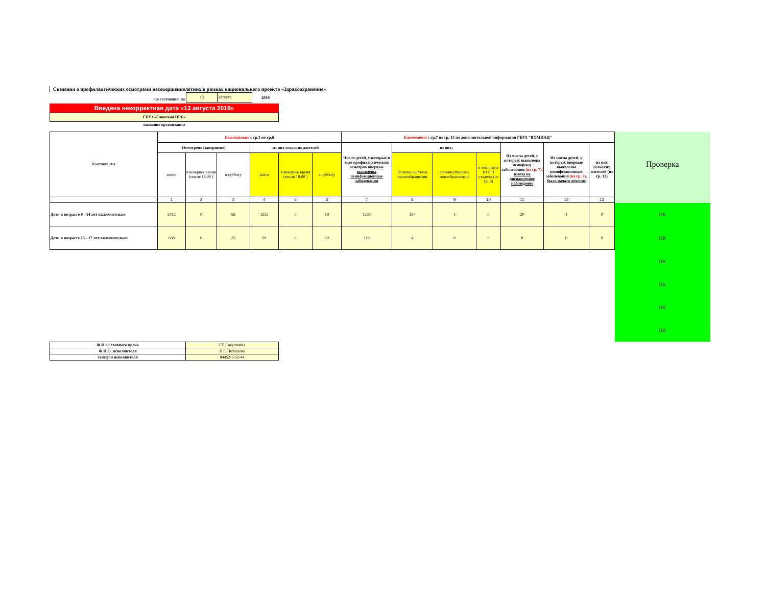Сведения о профилактических осмотрами несовершеннолетних в рамках национального проекта «Здравоохранение»
по состоянию на
13 августа
2019
Введена некорректная дата «13 августа 2019»
ГБУЗ «Еланская ЦРБ»
название организации
| Контингенты | Еженедельно с гр.1 по гр.6 | | | | | | Ежемесячно с гр.7 по гр. 13 по дополнительной информации ГБУЗ "ВОМИАЦ" | | | | | | | Проверка |
| | Осмотрено (завершено) | | | из них сельских жителей | | | Число детей, у которых в ходе профилактических осмотров впервые выявлены неинфекционные заболевания | из них: | | | Из числа детей, у которых выявлены неинфекц. заболевания (из гр. 7) , взяты на диспансерное наблюдение | Из числа детей, у которых впервые выявлены неинфекционные заболевания (из гр. 7) , было начато лечение | из них сельских жителей (из гр. 12) | |
| | всего | в вечернее время (после 18:00 ) | в субботу | всего | в вечернее время (после 18:00 ) | в субботу | | болезни системы кровообращения | злокачественные новообразования | в том числе в I и II стадиях (из гр. 9) | | | | |
| | 1 | 2 | 3 | 4 | 5 | 6 | 7 | 8 | 9 | 10 | 11 | 12 | 13 | |
| Дети в возрасте 0 - 14 лет включительно | 2412 | 0 | 95 | 1252 | 0 | 19 | 1235 | 134 | 1 | 0 | 20 | 1 | 0 | OK |
| Дети в возрасте 15 - 17 лет включительно | 638 | 0 | 35 | 59 | 0 | 10 | 119 | 4 | 0 | 0 | 8 | 0 | 0 | OK |
| | | | | | | | | | | | | | | OK |
| | | | | | | | | | | | | | | OK |
| | | | | | | | | | | | | | | OK |
| | | | | | | | | | | | | | | OK |
| Ф.И.О. главного врача | Г.Б.Савушкина |
| Ф.И.О. исполнителя | Н.С.Поташова |
| телефон исполнителя | 84452-5-52-44 |